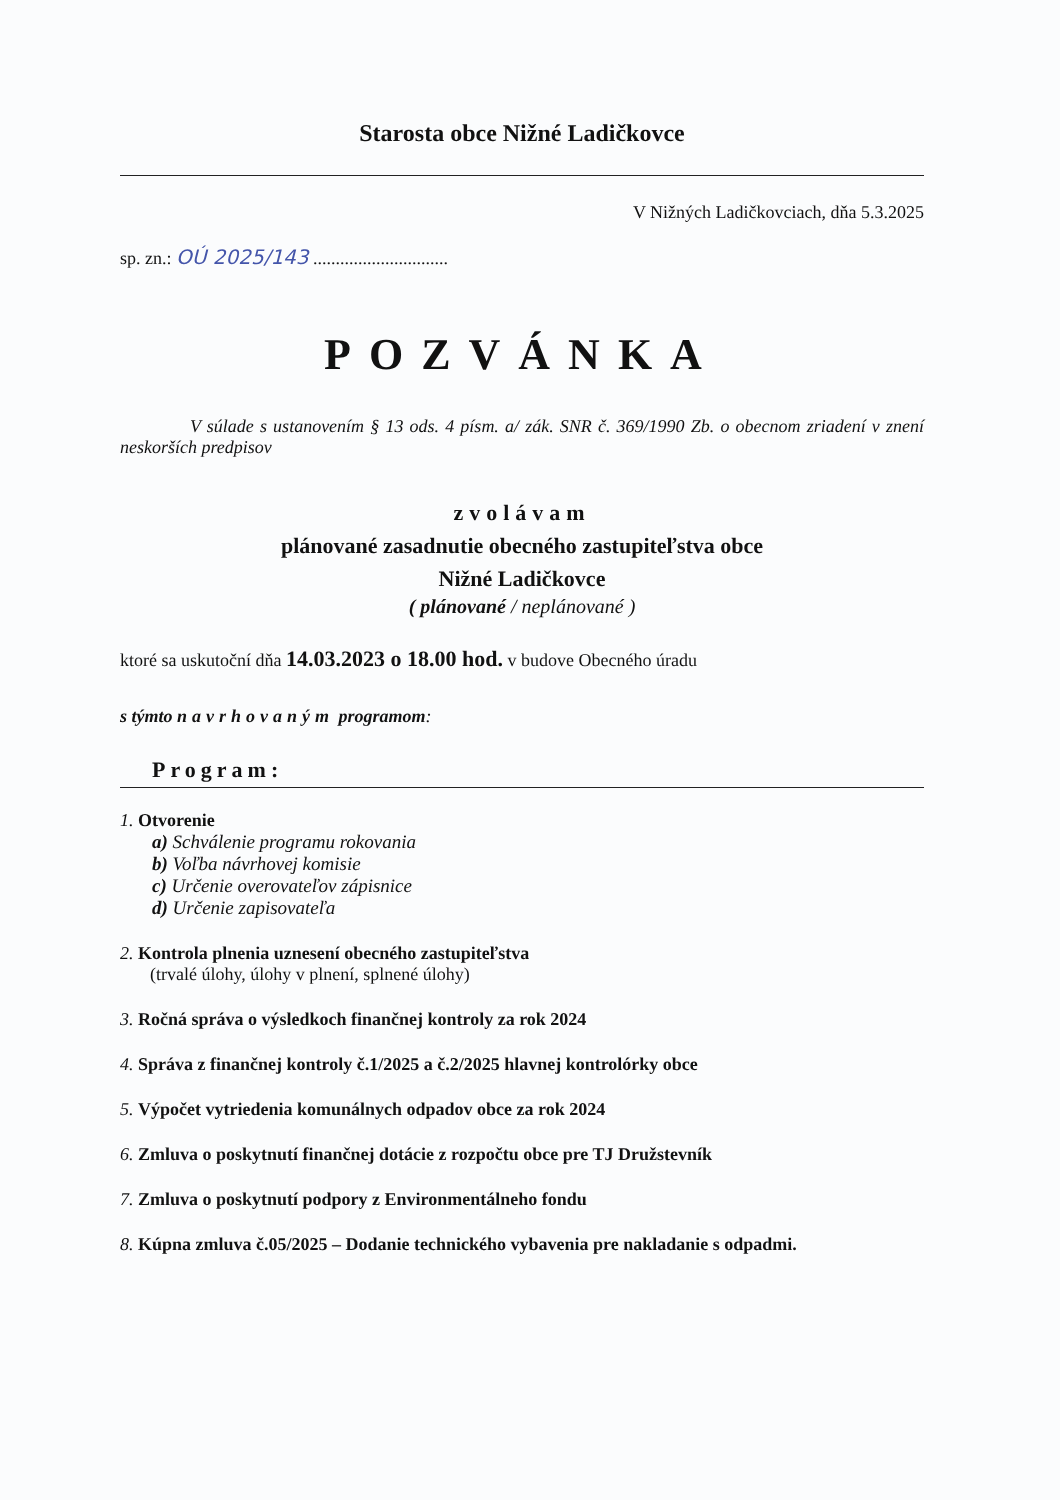Starosta obce Nižné Ladičkovce
V Nižných Ladičkovciach, dňa 5.3.2025
sp. zn.: OÚ 2025/143 ..............................
POZVÁNKA
V súlade s ustanovením § 13 ods. 4 písm. a/ zák. SNR č. 369/1990 Zb. o obecnom zriadení v znení neskorších predpisov
zvolávam
plánované zasadnutie obecného zastupiteľstva obce
Nižné Ladičkovce
( plánované / neplánované )
ktoré sa uskutoční dňa 14.03.2023 o 18.00 hod. v budove Obecného úradu
s týmto navrhovaným programom:
Program:
1. Otvorenie
a) Schválenie programu rokovania
b) Voľba návrhovej komisie
c) Určenie overovateľov zápisnice
d) Určenie zapisovateľa
2. Kontrola plnenia uznesení obecného zastupiteľstva
(trvalé úlohy, úlohy v plnení, splnené úlohy)
3. Ročná správa o výsledkoch finančnej kontroly za rok 2024
4. Správa z finančnej kontroly č.1/2025 a č.2/2025 hlavnej kontrolórky obce
5. Výpočet vytriedenia komunálnych odpadov obce za rok 2024
6. Zmluva o poskytnutí finančnej dotácie z rozpočtu obce pre TJ Družstevník
7. Zmluva o poskytnutí podpory z Environmentálneho fondu
8. Kúpna zmluva č.05/2025 – Dodanie technického vybavenia pre nakladanie s odpadmi.